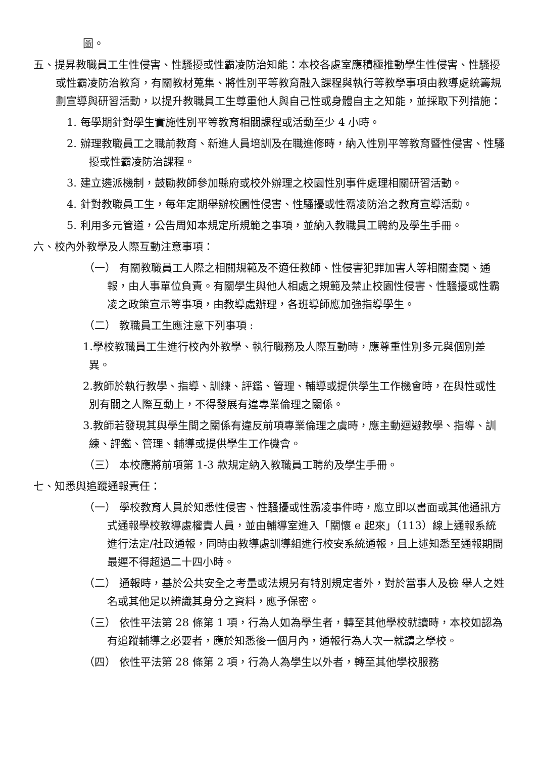圖。
五、提昇教職員工生性侵害、性騷擾或性霸凌防治知能：本校各處室應積極推動學生性侵害、性騷擾或性霸凌防治教育，有關教材蒐集、將性別平等教育融入課程與執行等教學事項由教導處統籌規劃宣導與研習活動，以提升教職員工生尊重他人與自己性或身體自主之知能，並採取下列措施：
1. 每學期針對學生實施性別平等教育相關課程或活動至少 4 小時。
2. 辦理教職員工之職前教育、新進人員培訓及在職進修時，納入性別平等教育暨性侵害、性騷擾或性霸凌防治課程。
3. 建立遴派機制，鼓勵教師參加縣府或校外辦理之校園性別事件處理相關研習活動。
4. 針對教職員工生，每年定期舉辦校園性侵害、性騷擾或性霸凌防治之教育宣導活動。
5. 利用多元管道，公告周知本規定所規範之事項，並納入教職員工聘約及學生手冊。
六、校內外教學及人際互動注意事項：
（一） 有關教職員工人際之相關規範及不適任教師、性侵害犯罪加害人等相關查閱、通報，由人事單位負責。有關學生與他人相處之規範及禁止校園性侵害、性騷擾或性霸凌之政策宣示等事項，由教導處辦理，各班導師應加強指導學生。
（二） 教職員工生應注意下列事項 :
1.學校教職員工生進行校內外教學、執行職務及人際互動時，應尊重性別多元與個別差異。
2.教師於執行教學、指導、訓練、評鑑、管理、輔導或提供學生工作機會時，在與性或性別有關之人際互動上，不得發展有違專業倫理之關係。
3.教師若發現其與學生間之關係有違反前項專業倫理之虞時，應主動迴避教學、指導、訓練、評鑑、管理、輔導或提供學生工作機會。
（三） 本校應將前項第 1-3 款規定納入教職員工聘約及學生手冊。
七、知悉與追蹤通報責任：
（一） 學校教育人員於知悉性侵害、性騷擾或性霸凌事件時，應立即以書面或其他通訊方式通報學校教導處權責人員，並由輔導室進入「關懷 e 起來」（113）線上通報系統進行法定/社政通報，同時由教導處訓導組進行校安系統通報，且上述知悉至通報期間最遲不得超過二十四小時。
（二） 通報時，基於公共安全之考量或法規另有特別規定者外，對於當事人及檢 舉人之姓名或其他足以辨識其身分之資料，應予保密。
（三） 依性平法第 28 條第 1 項，行為人如為學生者，轉至其他學校就讀時，本校如認為有追蹤輔導之必要者，應於知悉後一個月內，通報行為人次一就讀之學校。
（四） 依性平法第 28 條第 2 項，行為人為學生以外者，轉至其他學校服務